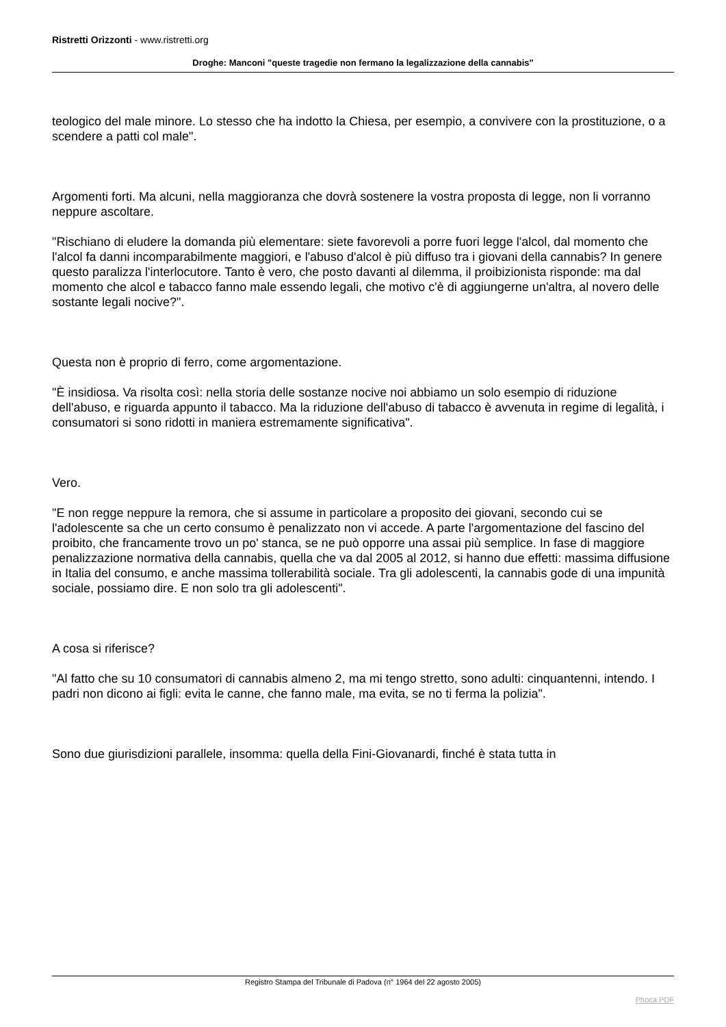Ristretti Orizzonti - www.ristretti.org
Droghe: Manconi "queste tragedie non fermano la legalizzazione della cannabis"
teologico del male minore. Lo stesso che ha indotto la Chiesa, per esempio, a convivere con la prostituzione, o a scendere a patti col male".
Argomenti forti. Ma alcuni, nella maggioranza che dovrà sostenere la vostra proposta di legge, non li vorranno neppure ascoltare.
"Rischiano di eludere la domanda più elementare: siete favorevoli a porre fuori legge l'alcol, dal momento che l'alcol fa danni incomparabilmente maggiori, e l'abuso d'alcol è più diffuso tra i giovani della cannabis? In genere questo paralizza l'interlocutore. Tanto è vero, che posto davanti al dilemma, il proibizionista risponde: ma dal momento che alcol e tabacco fanno male essendo legali, che motivo c'è di aggiungerne un'altra, al novero delle sostante legali nocive?".
Questa non è proprio di ferro, come argomentazione.
"È insidiosa. Va risolta così: nella storia delle sostanze nocive noi abbiamo un solo esempio di riduzione dell'abuso, e riguarda appunto il tabacco. Ma la riduzione dell'abuso di tabacco è avvenuta in regime di legalità, i consumatori si sono ridotti in maniera estremamente significativa".
Vero.
"E non regge neppure la remora, che si assume in particolare a proposito dei giovani, secondo cui se l'adolescente sa che un certo consumo è penalizzato non vi accede. A parte l'argomentazione del fascino del proibito, che francamente trovo un po' stanca, se ne può opporre una assai più semplice. In fase di maggiore penalizzazione normativa della cannabis, quella che va dal 2005 al 2012, si hanno due effetti: massima diffusione in Italia del consumo, e anche massima tollerabilità sociale. Tra gli adolescenti, la cannabis gode di una impunità sociale, possiamo dire. E non solo tra gli adolescenti".
A cosa si riferisce?
"Al fatto che su 10 consumatori di cannabis almeno 2, ma mi tengo stretto, sono adulti: cinquantenni, intendo. I padri non dicono ai figli: evita le canne, che fanno male, ma evita, se no ti ferma la polizia".
Sono due giurisdizioni parallele, insomma: quella della Fini-Giovanardi, finché è stata tutta in
Registro Stampa del Tribunale di Padova (n° 1964 del 22 agosto 2005)
Phoca PDF